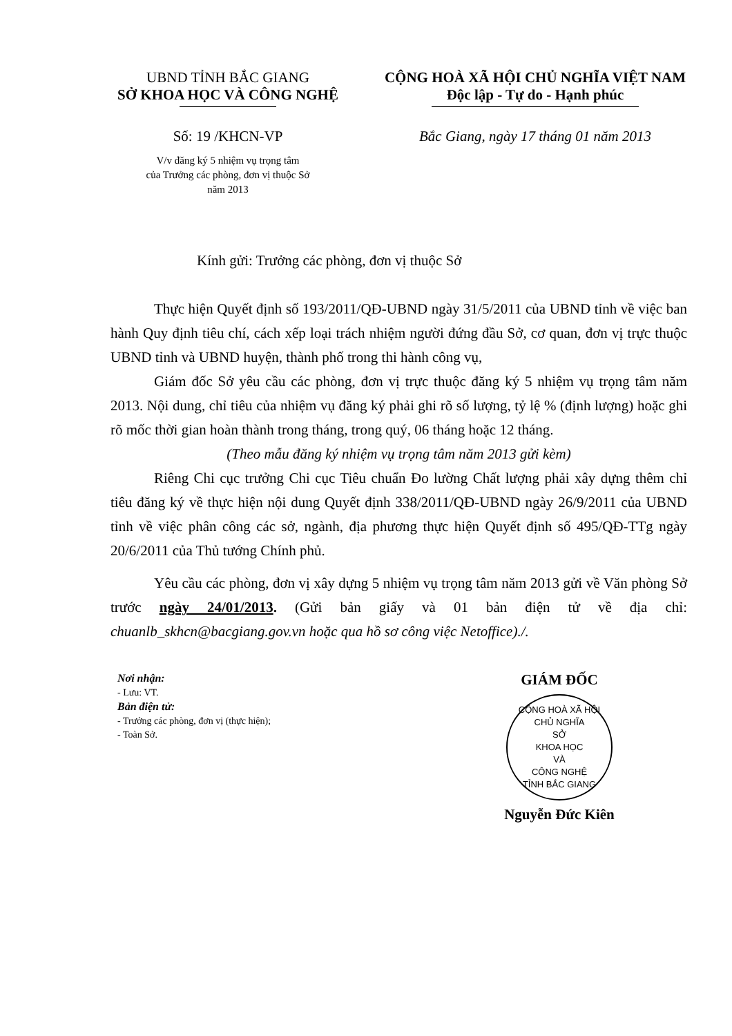UBND TỈNH BẮC GIANG
SỞ KHOA HỌC VÀ CÔNG NGHỆ
Số: 19 /KHCN-VP
V/v đăng ký 5 nhiệm vụ trọng tâm
của Trưởng các phòng, đơn vị thuộc Sở
năm 2013
CỘNG HOÀ XÃ HỘI CHỦ NGHĨA VIỆT NAM
Độc lập - Tự do - Hạnh phúc
Bắc Giang, ngày 17 tháng 01 năm 2013
Kính gửi: Trưởng các phòng, đơn vị thuộc Sở
Thực hiện Quyết định số 193/2011/QĐ-UBND ngày 31/5/2011 của UBND tỉnh về việc ban hành Quy định tiêu chí, cách xếp loại trách nhiệm người đứng đầu Sở, cơ quan, đơn vị trực thuộc UBND tỉnh và UBND huyện, thành phố trong thi hành công vụ,
Giám đốc Sở yêu cầu các phòng, đơn vị trực thuộc đăng ký 5 nhiệm vụ trọng tâm năm 2013. Nội dung, chỉ tiêu của nhiệm vụ đăng ký phải ghi rõ số lượng, tỷ lệ % (định lượng) hoặc ghi rõ mốc thời gian hoàn thành trong tháng, trong quý, 06 tháng hoặc 12 tháng.
(Theo mẫu đăng ký nhiệm vụ trọng tâm năm 2013 gửi kèm)
Riêng Chi cục trưởng Chi cục Tiêu chuẩn Đo lường Chất lượng phải xây dựng thêm chỉ tiêu đăng ký về thực hiện nội dung Quyết định 338/2011/QĐ-UBND ngày 26/9/2011 của UBND tỉnh về việc phân công các sở, ngành, địa phương thực hiện Quyết định số 495/QĐ-TTg ngày 20/6/2011 của Thủ tướng Chính phủ.
Yêu cầu các phòng, đơn vị xây dựng 5 nhiệm vụ trọng tâm năm 2013 gửi về Văn phòng Sở trước ngày 24/01/2013. (Gửi bản giấy và 01 bản điện tử về địa chỉ: chuanlb_skhcn@bacgiang.gov.vn hoặc qua hồ sơ công việc Netoffice)./.
Nơi nhận:
- Lưu: VT.
Bản điện tử:
- Trưởng các phòng, đơn vị (thực hiện);
- Toàn Sở.
GIÁM ĐỐC
CỘNG HOÀ XÃ HỘI CHỦ NGHĨA
SỞ
KHOA HỌC
VÀ
CÔNG NGHỆ
TỈNH BẮC GIANG
Nguyễn Đức Kiên